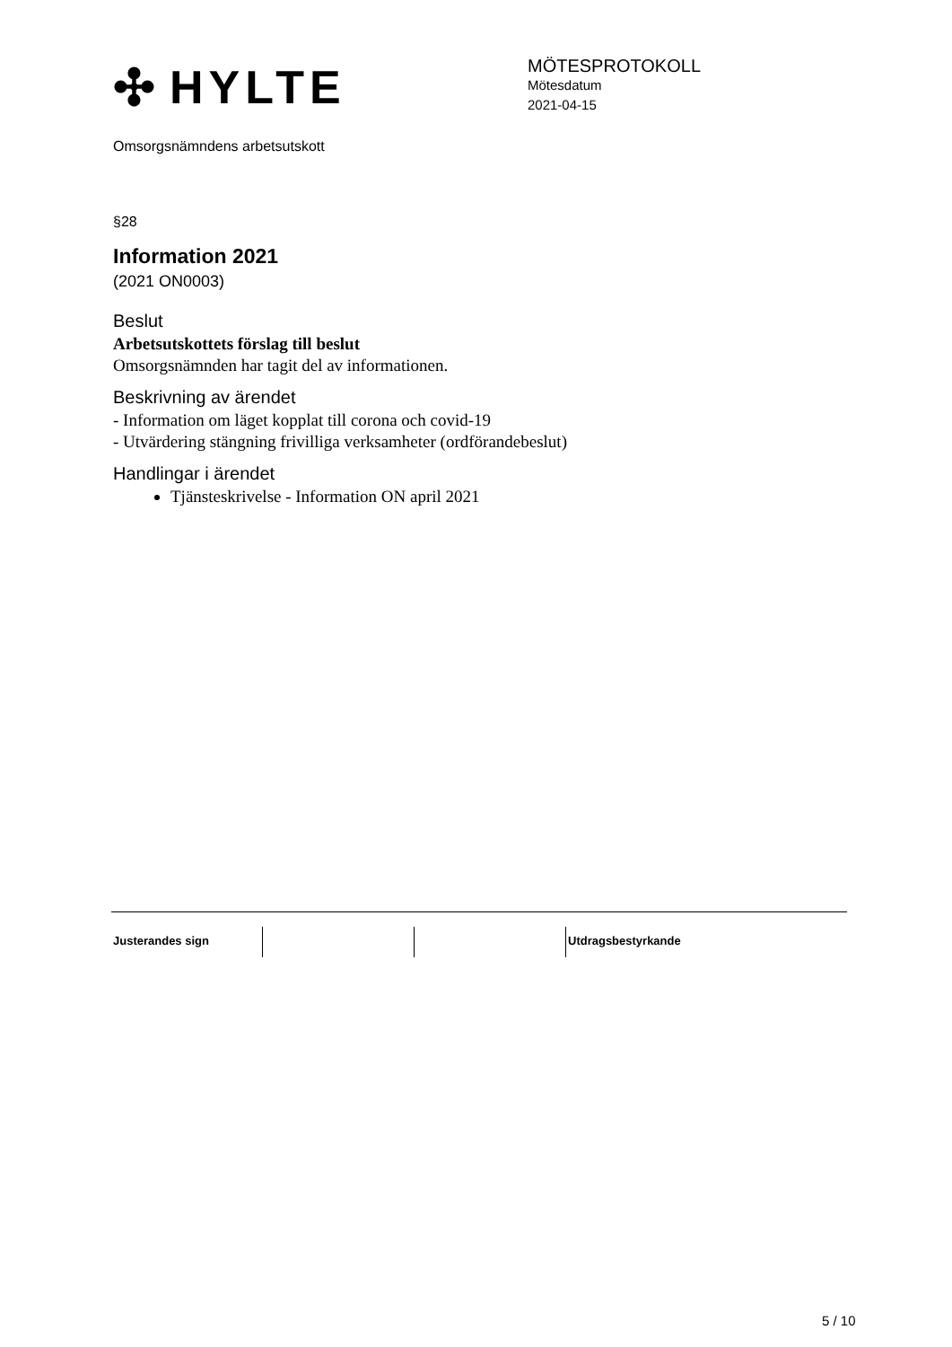✣ HYLTE
MÖTESPROTOKOLL
Mötesdatum
2021-04-15
Omsorgsnämndens arbetsutskott
§28
Information 2021
(2021 ON0003)
Beslut
Arbetsutskottets förslag till beslut
Omsorgsnämnden har tagit del av informationen.
Beskrivning av ärendet
- Information om läget kopplat till corona och covid-19
- Utvärdering stängning frivilliga verksamheter (ordförandebeslut)
Handlingar i ärendet
Tjänsteskrivelse - Information ON april 2021
Justerandes sign Utdragsbestyrkande
5 / 10